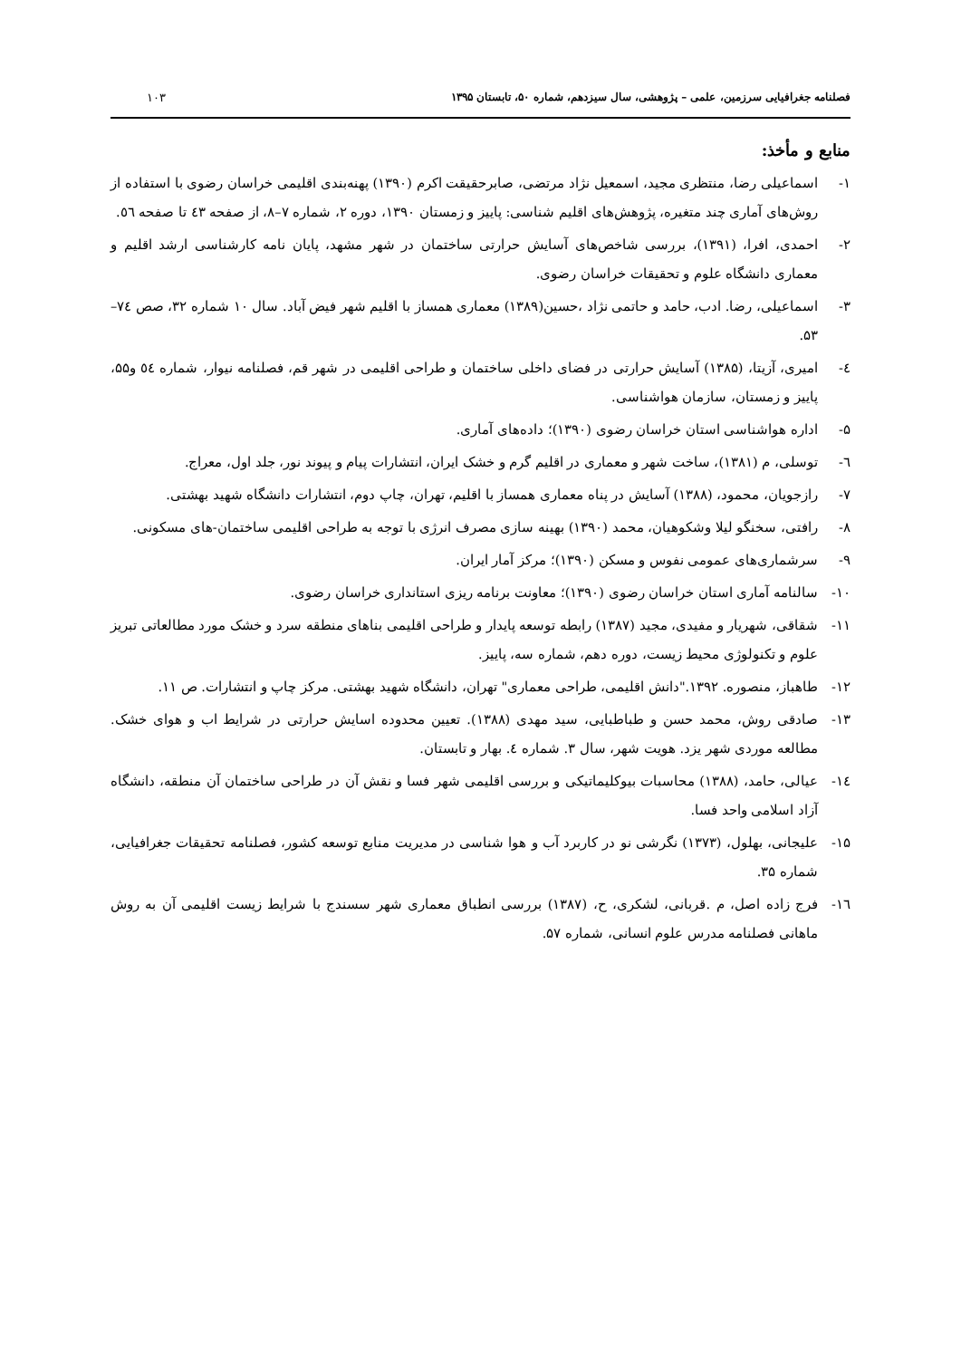فصلنامه جغرافیایی سرزمین، علمی – پژوهشی، سال سیزدهم، شماره ۵۰، تابستان ۱۳۹۵ ۱۰۳
منابع و مأخذ:
۱- اسماعیلی رضا، منتظری مجید، اسمعیل نژاد مرتضی، صابرحقیقت اکرم (۱۳۹۰) پهنه‌بندی اقلیمی خراسان رضوی با استفاده از روش‌های آماری چند متغیره، پژوهش‌های اقلیم شناسی: پاییز و زمستان ۱۳۹۰، دوره ۲، شماره ۷–۸، از صفحه ٤۳ تا صفحه ٥٦.
۲- احمدی، افرا، (۱۳۹۱)، بررسی شاخص‌های آسایش حرارتی ساختمان در شهر مشهد، پایان نامه کارشناسی ارشد اقلیم و معماری دانشگاه علوم و تحقیقات خراسان رضوی.
۳- اسماعیلی، رضا. ادب، حامد و حاتمی نژاد ،حسین(۱۳۸۹) معماری همساز با اقلیم شهر فیض آباد. سال ۱۰ شماره ۳۲، صص ۷٤–۵۳.
٤- امیری، آزیتا، (۱۳۸۵) آسایش حرارتی در فضای داخلی ساختمان و طراحی اقلیمی در شهر قم، فصلنامه نیوار، شماره ٥٤ و۵۵، پاییز و زمستان، سازمان هواشناسی.
۵- اداره هواشناسی استان خراسان رضوی (۱۳۹۰)؛ داده‌های آماری.
٦- توسلی، م (۱۳۸۱)، ساخت شهر و معماری در اقلیم گرم و خشک ایران، انتشارات پیام و پیوند نور، جلد اول، معراج.
۷- رازجویان، محمود، (۱۳۸۸) آسایش در پناه معماری همساز با اقلیم، تهران، چاپ دوم، انتشارات دانشگاه شهید بهشتی.
۸- رافتی، سخنگو لیلا وشکوهیان، محمد (۱۳۹۰) بهینه سازی مصرف انرژی با توجه به طراحی اقلیمی ساختمان-های مسکونی.
۹- سرشماری‌های عمومی نفوس و مسکن (۱۳۹۰)؛ مرکز آمار ایران.
۱۰- سالنامه آماری استان خراسان رضوی (۱۳۹۰)؛ معاونت برنامه ریزی استانداری خراسان رضوی.
۱۱- شقاقی، شهریار و مفیدی، مجید (۱۳۸۷) رابطه توسعه پایدار و طراحی اقلیمی بناهای منطقه سرد و خشک مورد مطالعاتی تبریز علوم و تکنولوژی محیط زیست، دوره دهم، شماره سه، پاییز.
۱۲- طاهباز، منصوره. ۱۳۹۲."دانش اقلیمی، طراحی معماری" تهران، دانشگاه شهید بهشتی. مرکز چاپ و انتشارات. ص ۱۱.
۱۳- صادقی روش، محمد حسن و طباطبایی، سید مهدی (۱۳۸۸). تعیین محدوده اسایش حرارتی در شرایط اب و هوای خشک. مطالعه موردی شهر یزد. هویت شهر، سال ۳. شماره ٤. بهار و تابستان.
۱٤- عیالی، حامد، (۱۳۸۸) محاسبات بیوکلیماتیکی و بررسی اقلیمی شهر فسا و نقش آن در طراحی ساختمان آن منطقه، دانشگاه آزاد اسلامی واحد فسا.
۱۵- علیجانی، بهلول، (۱۳۷۳) نگرشی نو در کاربرد آب و هوا شناسی در مدیریت منابع توسعه کشور، فصلنامه تحقیقات جغرافیایی، شماره ۳۵.
۱٦- فرج زاده اصل، م .قربانی، لشکری، ح، (۱۳۸۷) بررسی انطباق معماری شهر سسندج با شرایط زیست اقلیمی آن به روش ماهانی فصلنامه مدرس علوم انسانی، شماره ۵۷.